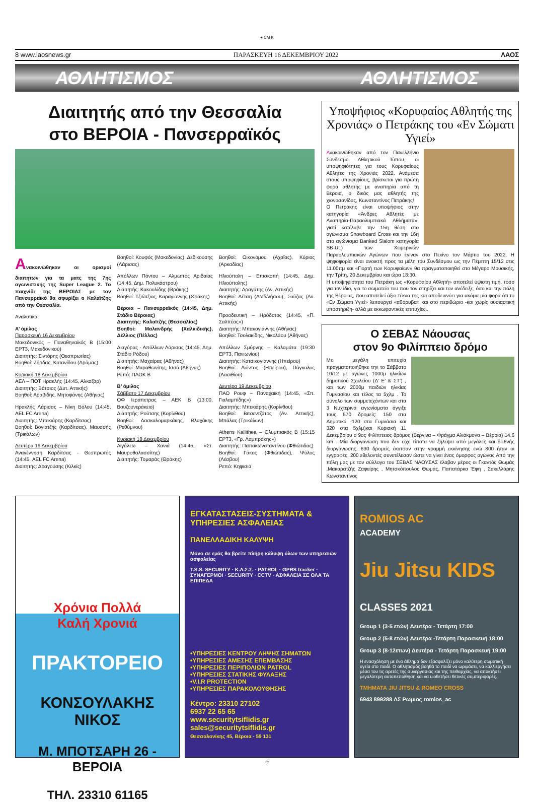+ CM K
8 www.laosnews.gr ΠΑΡΑΣΚΕΥΗ 16 ΔΕΚΕΜΒΡΙΟΥ 2022 ΛΑΟΣ
ΑΘΛΗΤΙΣΜΟΣ ΑΘΛΗΤΙΣΜΟΣ
Διαιτητής από την Θεσσαλία
στο ΒΕΡΟΙΑ - Πανσερραϊκός
Ανακοινώθηκαν οι ορισμοί διαιτητων για τα ματς της 7ης αγωνιστικής της Super League 2. Το παιχνίδι της ΒΕΡΟΙΑΣ με τον Πανσερραϊκό θα σφυρίξει ο Καλαϊτζης από την Θεσσαλία.
Αναλυτικά:
Α’ όμιλος
Παρασκευή 16 Δεκεμβρίου
Μακεδονικός – Παναθηναϊκός Β (15:00 ΕΡΤ3, Μακεδονικού)
Διαιτητής: Σιντόρης (Θεσπρωτίας)
Βοηθοί: Ζήρδας, Κοτανίδου (Δράμας)
Κυριακή 18 Δεκεμβρίου
ΑΕΛ – ΠΟΤ Ηρακλής (14:45, Αλκαζάρ)
Διαιτητής: Βάτσιος (Δυτ. Αττικής)
Βοηθοί: Αραβίδης, Μητοφάνης (Αθήνας)
Ηρακλής Λάρισας – Νίκη Βόλου (14:45, AEL FC Arena)
Διαιτητής: Μπεκιάρης (Καρδίτσας)
Βοηθοί: Βογιατζής (Καρδίτσας), Μαυασής (Τρικάλων)
Δευτέρα 19 Δεκεμβρίου
Αναγέννηση Καρδίτσας - Θεσπρωτός (14:45, AEL FC Arena)
Διαιτητής: Δραγούσης (Κιλκίς)
Βοηθοί: Κουφός (Μακεδονίας), Δεδικούσης (Λάρισας)
Απόλλων Πόντου – Αλμωπός Αριδαίας (14:45, Δημ. Πολυκάστρου)
Διαιτητής: Κακουλίδης (Θράκης)
Βοηθοί: Τζιώτζιος, Καραγιάννης (Θράκης)
Βέροια – Πανσερραϊκός (14:45, Δημ. Στάδιο Βέροιας)
Διαιτητής: Καλαϊτζής (Θεσσαλίας)
Βοηθοί: Μαλανδρής (Χαλκιδικής), Δέλλιος (Πέλλας)
Διαγόρας - Απόλλων Λάρισας (14:45, Δημ. Στάδιο Ρόδου)
Διαιτητής: Μαχαίρας (Αθήνας)
Βοηθοί: Μαραθωνίτης, Ισσά (Αθήνας)
Ρεπό: ΠΑΟΚ Β
Β’ όμιλος
Σάββατο 17 Δεκεμβρίου
ΟΦ Ιεράπετρας – ΑΕΚ Β (13:00, Βουζουνεράκειο)
Διαιτητής: Ρούτσης (Κορίνθου)
Βοηθοί: Δασκαλομαρκάκης, Βλαχάκης (Ρεθύμνου)
Κυριακή 18 Δεκεμβρίου
Αιγάλεω – Χανιά (14:45, «Στ. Μαυροθαλασσίτης)
Διαιτητής: Τομαράς (Θράκης)
Βοηθοί: Οικονόμου (Αχαΐας), Κύριος (Αρκαδίας)
Ηλιούπολη – Επισκοπή (14:45, Δημ. Ηλιούπολης)
Διαιτητής: Δραγάτης (Αν. Αττικής)
Βοηθοί: Δέτση (Δωδ/νήσου), Σούζας (Αν. Αττικής)
Προοδευτική – Ηρόδοτος (14:45, «Π. Σαλπέας»)
Διαιτητής: Μπακογιάννης (Αθήνας)
Βοηθοί: Τσολακίδης, Νικολάου (Αθήνας)
Απόλλων Σμύρνης – Καλαμάτα (19:30 ΕΡΤ3, Πανιωνίου)
Διαιτητής: Κατσικογιάννης (Ηπείρου)
Βοηθοί: Λιόντος (Ηπείρου), Πάγκαλος (Λασιθίου)
Δευτέρα 19 Δεκεμβρίου
ΠΑΟ Ρουφ – Παναχαϊκή (14:45, «Σπ. Γιαλαμπίδης»)
Διαιτητής: Μπεκιάρης (Κορίνθου)
Βοηθοί: Βιτσεντζάτος (Αν. Αττικής), Μπάλας (Τρικάλων)
Athens Kallithea – Ολυμπιακός Β (15:15 ΕΡΤ3, «Γρ. Λαμπράκης»)
Διαιτητής: Παπακωνσταντίνου (Φθιώτιδας)
Βοηθοί: Γάκος (Φθιώτιδας), Ψύλος (Λέσβου)
Ρεπό: Κηφισιά
Υποψήφιος «Κορυφαίος Αθλητής της Χρονιάς» ο Πετράκης του «Εν Σώματι Υγιεί»
Ανακοινώθηκαν από τον Πανελλήνιο Σύνδεσμο Αθλητικού Τύπου, οι υποψηφιότητες για τους Κορυφαίους Αθλητές της Χρονιάς 2022. Ανάμεσα στους υποψηφίους, βρίσκεται για πρώτη φορά αθλητής με αναπηρία από τη Βέροια, ο δικός μας αθλητής της χιονοσανίδας, Κωνσταντίνος Πετράκης!
Ο Πετράκης είναι υποψήφιος στην κατηγορία «Άνδρες Αθλητές με Αναπηρία-Παραολυμπιακά Αθλήματα», γιατί κατέλαβε την 15η θέση στο αγώνισμα Snowboard Cross και την 16η στο αγώνισμα Banked Slalom κατηγορία SB-UL) των Χειμερινών Παραολυμπιακών Αγώνων που έγιναν στο Πεκίνο τον Μάρτιο του 2022. Η ψηφοφορία είναι ανοικτή προς τα μέλη του Συνδέσμου ως την Πέμπτη 15/12 στις 11.00πμ και «Γιορτή των Κορυφαίων» θα πραγματοποιηθεί στο Μέγαρο Μουσικής, την Τρίτη, 20 Δεκεμβρίου και ώρα 18:30.
Η υποψηφιότητα του Πετράκη ως «Κορυφαίου Αθλητή» αποτελεί ύψιστη τιμή, τόσο για τον ίδιο, για το σωματείο του που τον στηρίζει και τον ανέδειξε, όσο και την πόλη της Βέροιας, που αποτελεί άξιο τέκνο της και αποδεικνύει για ακόμα μία φορά ότι το «Εν Σώματι Υγιεί» λειτουργεί «αθόρυβα» και στο περιθώριο -και χωρίς ουσιαστική υποστήριξη- αλλά με εκκωφαντικές επιτυχίες..
Ο ΣΕΒΑΣ Νάουσας
στον 9ο Φιλίππειο δρόμο
Με μεγάλη επιτυχία πραγματοποιήθηκε την το Σάββατο 10/12 με αγώνες 1000μ ηλικίων δημοτικού Σχολείου (Δ’ Ε’ & ΣΤ’) , και των 2000μ παιδιών ηλικίας Γυμνασίου και τέλος τα 5χλμ . Το σύνολο των συμμετεχόντων και στα 3 Νυχτερινά αγωνίσματα άγγιξε τους 570 δρομείς: 150 στα Δημοτικά -120 στα Γυμνάσια και 320 στα 5χλμ)και Κυριακή 11 Δεκεμβρίου ο 9ος Φιλίππειος δρόμος (Βεργίνα – Φράγμα Αλιάκμονα – Βέροια) 14,6 km . Μία διοργάνωση που δεν είχε τίποτα να ζηλέψει από μεγάλες και διεθνής διοργάνωσης. 630 δρομείς έκατσαν στην γραμμή εκκίνησης ενώ 800 ήταν οι εγγραφές. 200 εθελοντές συνετέλεσαν ώστε να γίνει ένας όμορφος αγώνας Από την πόλη μας με τον σύλλογο του ΣΕΒΑΣ ΝΑΟΥΣΑΣ έλαβαν μέρος οι Γκαντός Θωμάς ,Μακαρατζής Ζαφείρης , Μητσκόπουλος Θωμάς, Παπατάρκα Έφη , Σακελλάρης Κωνσταντίνος
Χρόνια Πολλά
Καλή Χρονιά
ΠΡΑΚΤΟΡΕΙΟ
ΚΟΝΣΟΥΛΑΚΗΣ ΝΙΚΟΣ
Μ. ΜΠΟΤΣΑΡΗ 26 - ΒΕΡΟΙΑ
ΤΗΛ. 23310 61165
ΕΓΚΑΤΑΣΤΑΣΕΙΣ-ΣΥΣΤΗΜΑΤΑ & ΥΠΗΡΕΣΙΕΣ ΑΣΦΑΛΕΙΑΣ
ΠΑΝΕΛΛΑΔΙΚΗ ΚΑΛΥΨΗ
Μόνο σε εμάς θα βρείτε πλήρη κάλυψη όλων των υπηρεσιών ασφαλείας
T.S.S. SECURITY · Κ.Λ.Σ.Σ. · PATROL · GPRS tracker · ΣΥΝΑΓΕΡΜΟΙ · SECURITY · CCTV · ΑΣΦΑΛΕΙΑ ΣΕ ΟΛΑ ΤΑ ΕΠΙΠΕΔΑ
•ΥΠΗΡΕΣΙΕΣ ΚΕΝΤΡΟΥ ΛΗΨΗΣ ΣΗΜΑΤΩΝ
•ΥΠΗΡΕΣΙΕΣ ΑΜΕΣΗΣ ΕΠΕΜΒΑΣΗΣ
•ΥΠΗΡΕΣΙΕΣ ΠΕΡΙΠΟΛΙΩΝ PATROL
•ΥΠΗΡΕΣΙΕΣ ΣΤΑΤΙΚΗΣ ΦΥΛΑΞΗΣ
•V.I.R PROTECTION
•ΥΠΗΡΕΣΙΕΣ ΠΑΡΑΚΟΛΟΥΘΗΣΗΣ
Κέντρο: 23310 27102
6937 22 65 65
www.securitytsiflidis.gr
sales@securitytsiflidis.gr
Θεσσαλονίκης 45, Βέροια - 59 131
ROMIOS AC
ACADEMY
Jiu Jitsu KIDS
CLASSES 2021
Group 1 (3-5 ετών) Δευτέρα - Τετάρτη 17:00
Group 2 (5-8 ετών) Δευτέρα -Τετάρτη Παρασκευή 18:00
Group 3 (8-12ετων) Δευτέρα - Τετάρτη Παρασκευή 19:00
Η ενασχόληση με ένα άθλημα δεν εξασφαλίζει μόνο καλύτερη σωματική υγεία στο παιδί. Ο αθλητισμός βοηθά το παιδί να ωριμάσει, να καλλιεργήσει μέσα του τις αρετές της συνεργασίας και της πειθαρχίας, να αποκτήσει μεγαλύτερη αυτοπεποίθηση και να υιοθετήσει θετικές συμπεριφορές.
ΤΜΗΜΑΤΑ JIU JITSU & ROMEO CROSS
6943 899288 ΑΣ Ρωμιος romios_ac
+